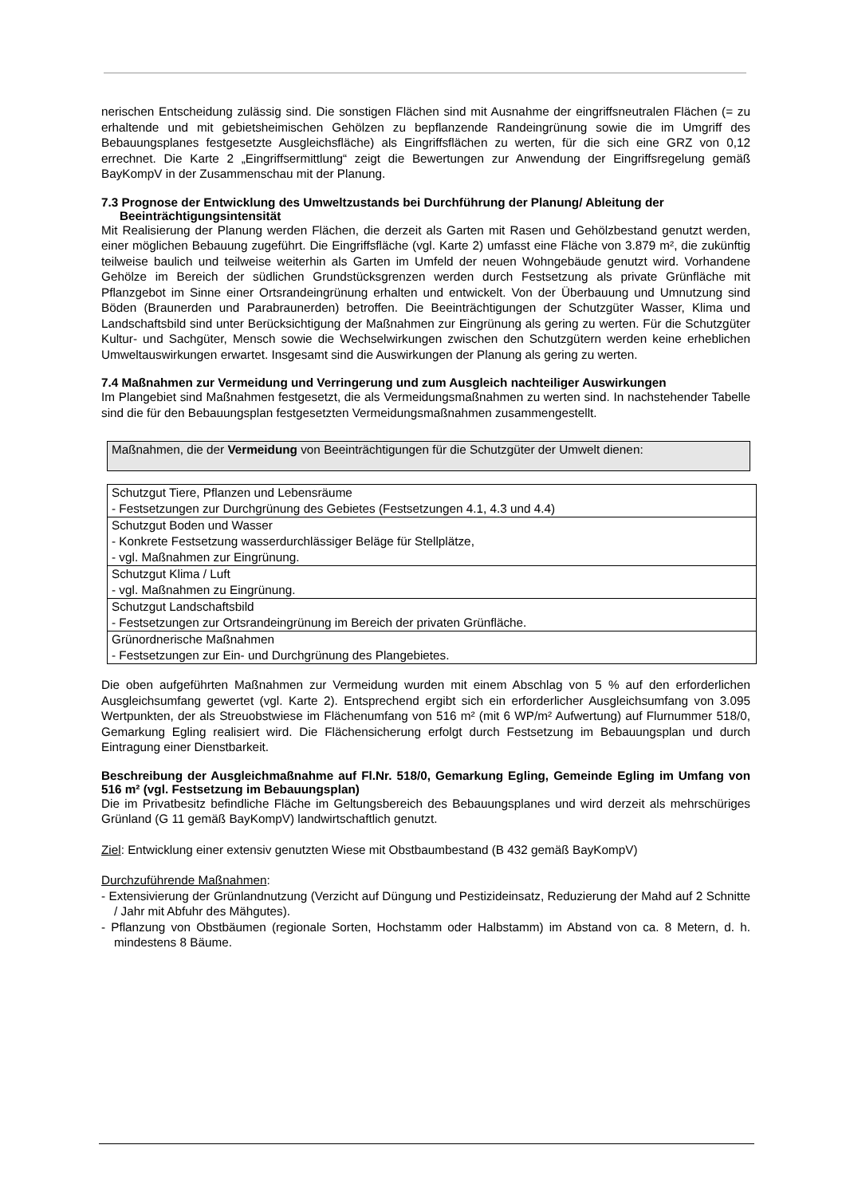nerischen Entscheidung zulässig sind. Die sonstigen Flächen sind mit Ausnahme der eingriffsneutralen Flächen (= zu erhaltende und mit gebietsheimischen Gehölzen zu bepflanzende Randeingrünung sowie die im Umgriff des Bebauungsplanes festgesetzte Ausgleichsfläche) als Eingriffsflächen zu werten, für die sich eine GRZ von 0,12 errechnet. Die Karte 2 „Eingriffsermittlung“ zeigt die Bewertungen zur Anwendung der Eingriffsregelung gemäß BayKompV in der Zusammenschau mit der Planung.
7.3 Prognose der Entwicklung des Umweltzustands bei Durchführung der Planung/ Ableitung der Beeinträchtigungsintensität
Mit Realisierung der Planung werden Flächen, die derzeit als Garten mit Rasen und Gehölzbestand genutzt werden, einer möglichen Bebauung zugeführt. Die Eingriffsfläche (vgl. Karte 2) umfasst eine Fläche von 3.879 m², die zukünftig teilweise baulich und teilweise weiterhin als Garten im Umfeld der neuen Wohngebäude genutzt wird. Vorhandene Gehölze im Bereich der südlichen Grundstücksgrenzen werden durch Festsetzung als private Grünfläche mit Pflanzgebot im Sinne einer Ortsrandeingrünung erhalten und entwickelt. Von der Überbauung und Umnutzung sind Böden (Braunerden und Parabraunerden) betroffen. Die Beeinträchtigungen der Schutzgüter Wasser, Klima und Landschaftsbild sind unter Berücksichtigung der Maßnahmen zur Eingrünung als gering zu werten. Für die Schutzgüter Kultur- und Sachgüter, Mensch sowie die Wechselwirkungen zwischen den Schutzgütern werden keine erheblichen Umweltauswirkungen erwartet. Insgesamt sind die Auswirkungen der Planung als gering zu werten.
7.4 Maßnahmen zur Vermeidung und Verringerung und zum Ausgleich nachteiliger Auswirkungen
Im Plangebiet sind Maßnahmen festgesetzt, die als Vermeidungsmaßnahmen zu werten sind. In nachstehender Tabelle sind die für den Bebauungsplan festgesetzten Vermeidungsmaßnahmen zusammengestellt.
Maßnahmen, die der Vermeidung von Beeinträchtigungen für die Schutzgüter der Umwelt dienen:
| Schutzgut Tiere, Pflanzen und Lebensräume - Festsetzungen zur Durchgrünung des Gebietes (Festsetzungen 4.1, 4.3 und 4.4) |
| Schutzgut Boden und Wasser - Konkrete Festsetzung wasserdurchlässiger Beläge für Stellplätze, - vgl. Maßnahmen zur Eingrünung. |
| Schutzgut Klima / Luft - vgl. Maßnahmen zu Eingrünung. |
| Schutzgut Landschaftsbild - Festsetzungen zur Ortsrandeingrünung im Bereich der privaten Grünfläche. |
| Grünordnerische Maßnahmen - Festsetzungen zur Ein- und Durchgrünung des Plangebietes. |
Die oben aufgeführten Maßnahmen zur Vermeidung wurden mit einem Abschlag von 5 % auf den erforderlichen Ausgleichsumfang gewertet (vgl. Karte 2). Entsprechend ergibt sich ein erforderlicher Ausgleichsumfang von 3.095 Wertpunkten, der als Streuobstwiese im Flächenumfang von 516 m² (mit 6 WP/m² Aufwertung) auf Flurnummer 518/0, Gemarkung Egling realisiert wird. Die Flächensicherung erfolgt durch Festsetzung im Bebauungsplan und durch Eintragung einer Dienstbarkeit.
Beschreibung der Ausgleichmaßnahme auf Fl.Nr. 518/0, Gemarkung Egling, Gemeinde Egling im Umfang von 516 m² (vgl. Festsetzung im Bebauungsplan)
Die im Privatbesitz befindliche Fläche im Geltungsbereich des Bebauungsplanes und wird derzeit als mehrschüriges Grünland (G 11 gemäß BayKompV) landwirtschaftlich genutzt.
Ziel: Entwicklung einer extensiv genutzten Wiese mit Obstbaumbestand (B 432 gemäß BayKompV)
Durchzuführende Maßnahmen:
- Extensivierung der Grünlandnutzung (Verzicht auf Düngung und Pestizideinsatz, Reduzierung der Mahd auf 2 Schnitte / Jahr mit Abfuhr des Mähgutes).
- Pflanzung von Obstbäumen (regionale Sorten, Hochstamm oder Halbstamm) im Abstand von ca. 8 Metern, d. h. mindestens 8 Bäume.